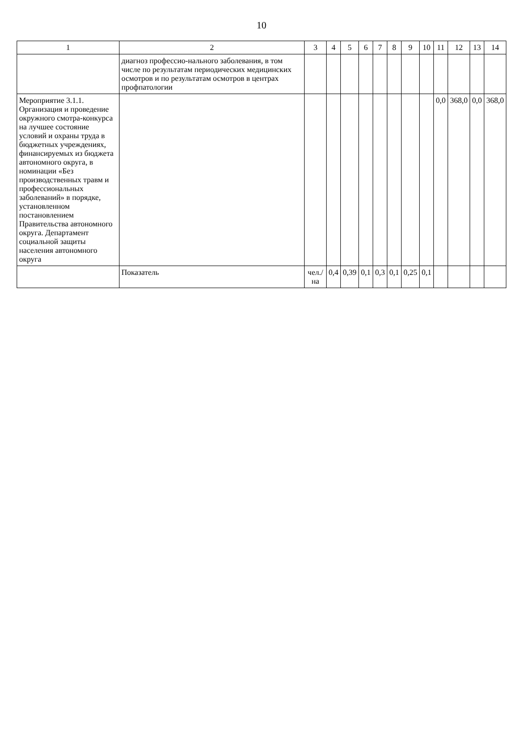10
| 1 | 2 | 3 | 4 | 5 | 6 | 7 | 8 | 9 | 10 | 11 | 12 | 13 | 14 |
| --- | --- | --- | --- | --- | --- | --- | --- | --- | --- | --- | --- | --- | --- |
| | диагноз профессио-нального заболевания, в том числе по результатам периодических медицинских осмотров и по результатам осмотров в центрах профпатологии | | | | | | | | | | | | |
| Мероприятие 3.1.1. Организация и проведение окружного смотра-конкурса на лучшее состояние условий и охраны труда в бюджетных учреждениях, финансируемых из бюджета автономного округа, в номинации «Без производственных травм и профессиональных заболеваний» в порядке, установленном постановлением Правительства автономного округа. Департамент социальной защиты населения автономного округа | | | | | | | | | | 0,0 | 368,0 | 0,0 | 368,0 |
| | Показатель | чел./на | 0,4 | 0,39 | 0,1 | 0,3 | 0,1 | 0,25 | 0,1 | | | | |